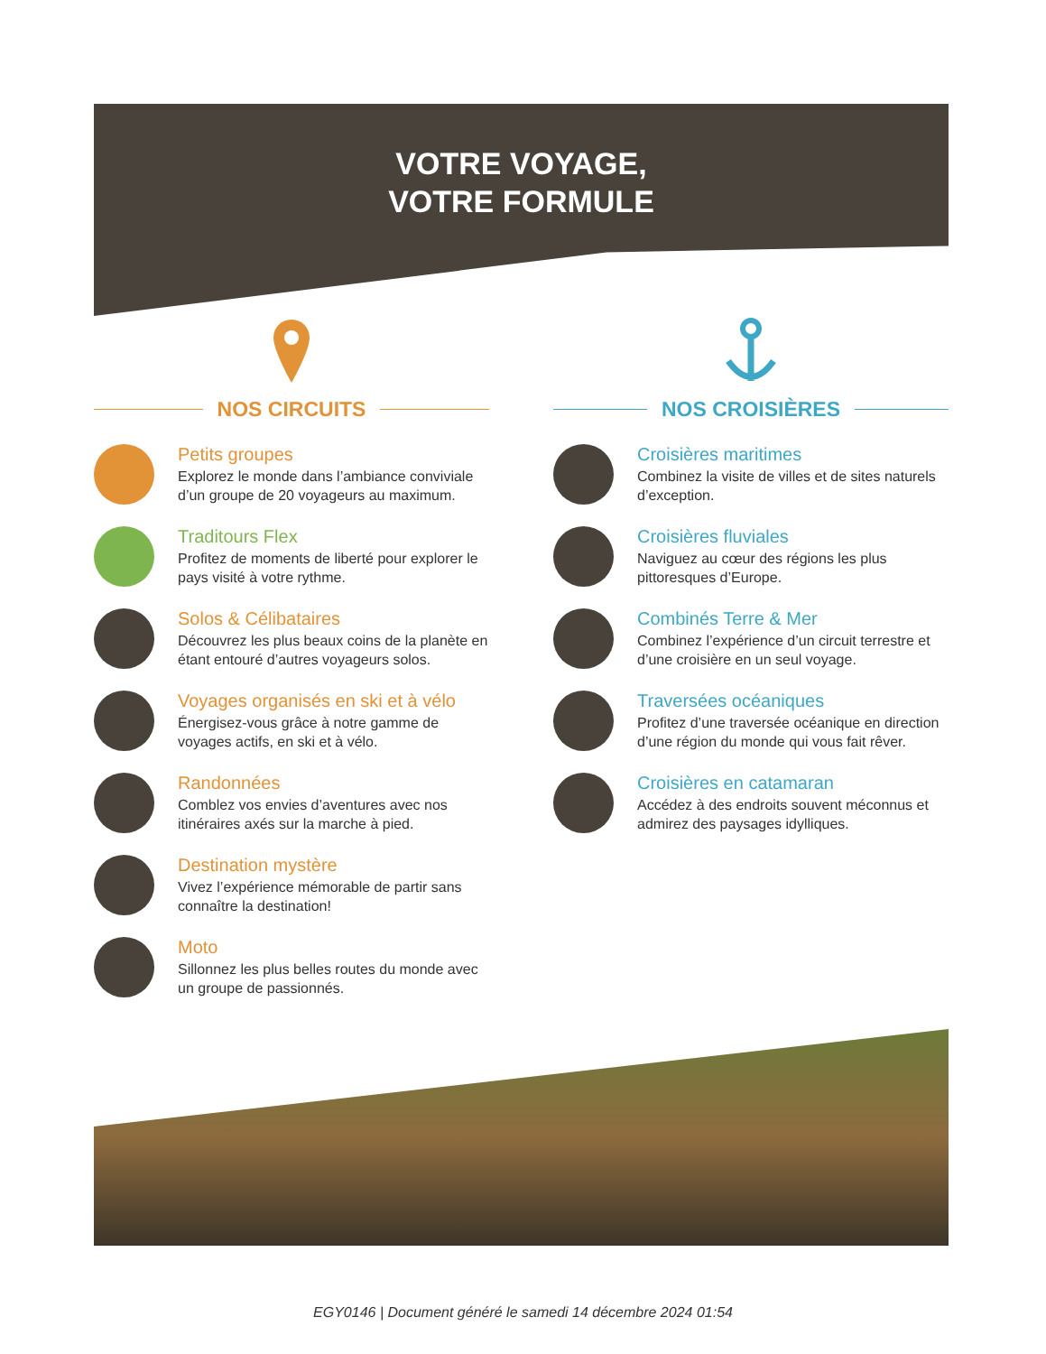VOTRE VOYAGE,
VOTRE FORMULE
NOS CIRCUITS
Petits groupes
Explorez le monde dans l’ambiance conviviale d’un groupe de 20 voyageurs au maximum.
Traditours Flex
Profitez de moments de liberté pour explorer le pays visité à votre rythme.
Solos & Célibataires
Découvrez les plus beaux coins de la planète en étant entouré d’autres voyageurs solos.
Voyages organisés en ski et à vélo
Énergisez-vous grâce à notre gamme de voyages actifs, en ski et à vélo.
Randonnées
Comblez vos envies d’aventures avec nos itinéraires axés sur la marche à pied.
Destination mystère
Vivez l’expérience mémorable de partir sans connaître la destination!
Moto
Sillonnez les plus belles routes du monde avec un groupe de passionnés.
NOS CROISIÈRES
Croisières maritimes
Combinez la visite de villes et de sites naturels d’exception.
Croisières fluviales
Naviguez au cœur des régions les plus pittoresques d’Europe.
Combinés Terre & Mer
Combinez l’expérience d’un circuit terrestre et d’une croisière en un seul voyage.
Traversées océaniques
Profitez d’une traversée océanique en direction d’une région du monde qui vous fait rêver.
Croisières en catamaran
Accédez à des endroits souvent méconnus et admirez des paysages idylliques.
EGY0146 | Document généré le samedi 14 décembre 2024 01:54